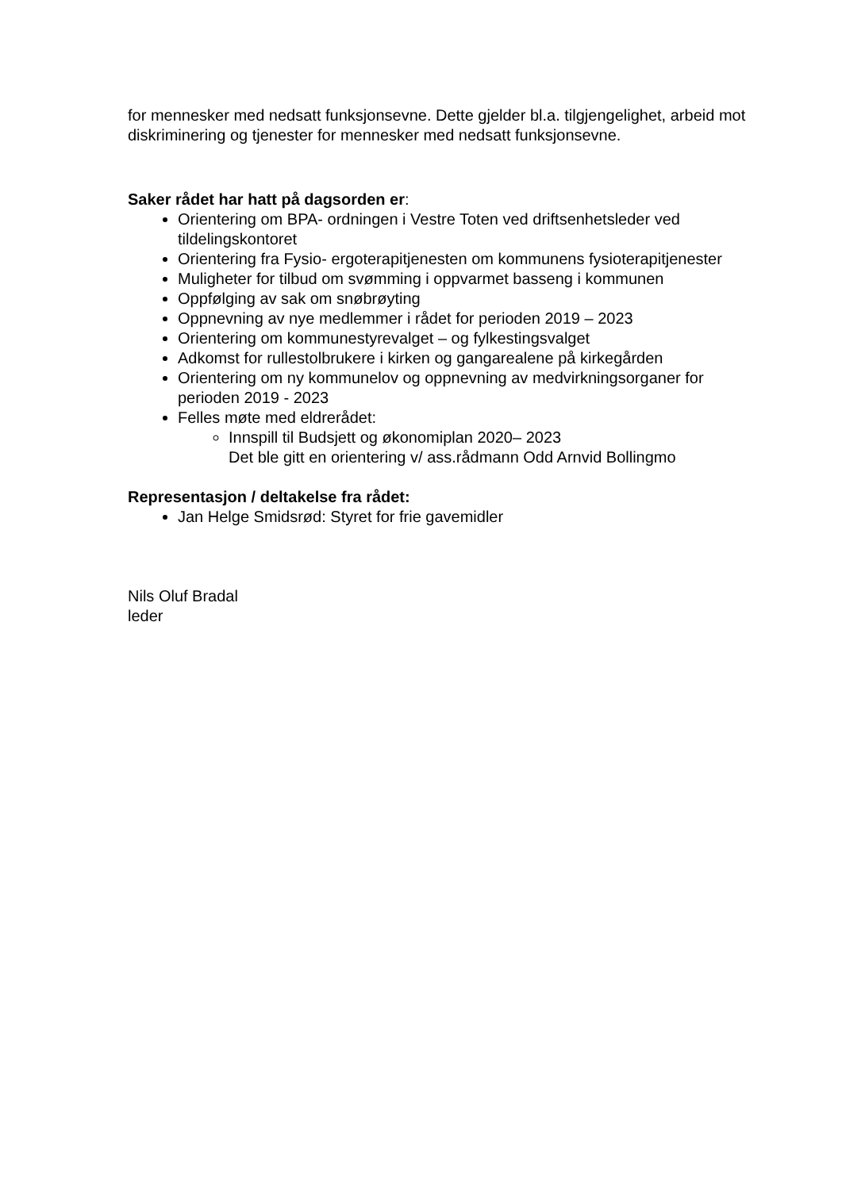for mennesker med nedsatt funksjonsevne. Dette gjelder bl.a. tilgjengelighet, arbeid mot diskriminering og tjenester for mennesker med nedsatt funksjonsevne.
Saker rådet har hatt på dagsorden er:
Orientering om BPA- ordningen i Vestre Toten ved driftsenhetsleder ved tildelingskontoret
Orientering fra Fysio- ergoterapitjenesten om kommunens fysioterapitjenester
Muligheter for tilbud om svømming i oppvarmet basseng i kommunen
Oppfølging av sak om snøbrøyting
Oppnevning av nye medlemmer i rådet for perioden 2019 – 2023
Orientering om kommunestyrevalget – og fylkestingsvalget
Adkomst for rullestolbrukere i kirken og gangarealene på kirkegården
Orientering om ny kommunelov og oppnevning av medvirkningsorganer for perioden 2019 - 2023
Felles møte med eldrerådet:
Innspill til Budsjett og økonomiplan 2020– 2023
Det ble gitt en orientering v/ ass.rådmann Odd Arnvid Bollingmo
Representasjon / deltakelse fra rådet:
Jan Helge Smidsrød: Styret for frie gavemidler
Nils Oluf Bradal
leder